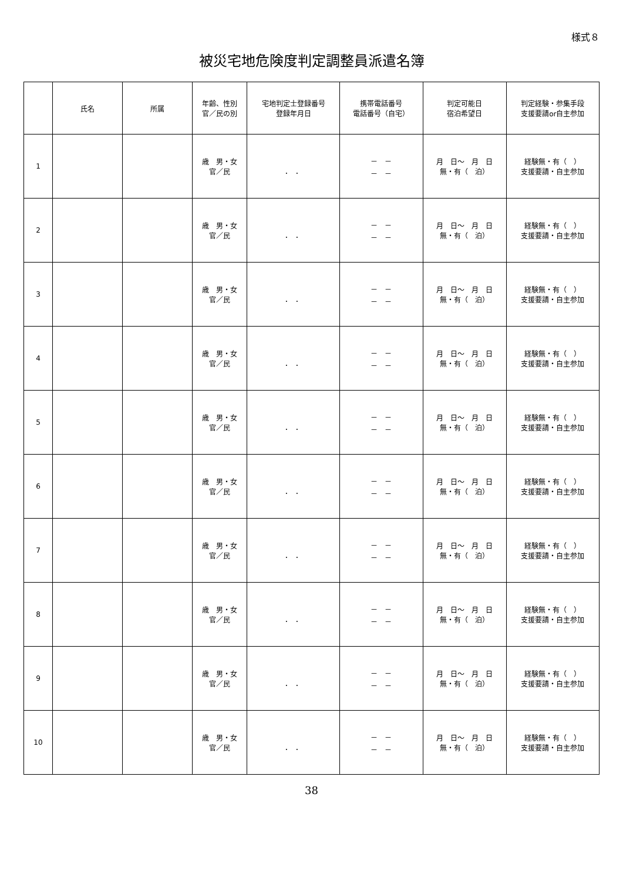様式８
被災宅地危険度判定調整員派遣名簿
| | 氏名 | 所属 | 年齢、性別 官／民の別 | 宅地判定士登録番号 登録年月日 | 携帯電話番号 電話番号（自宅） | 判定可能日 宿泊希望日 | 判定経験・参集手段 支援要請or自主参加 |
| --- | --- | --- | --- | --- | --- | --- | --- |
| 1 | | | 歳 男・女 官／民 | ． ． | － － － － | 月 日～ 月 日 無・有（ 泊） | 経験無・有（ ） 支援要請・自主参加 |
| 2 | | | 歳 男・女 官／民 | ． ． | － － － － | 月 日～ 月 日 無・有（ 泊） | 経験無・有（ ） 支援要請・自主参加 |
| 3 | | | 歳 男・女 官／民 | ． ． | － － － － | 月 日～ 月 日 無・有（ 泊） | 経験無・有（ ） 支援要請・自主参加 |
| 4 | | | 歳 男・女 官／民 | ． ． | － － － － | 月 日～ 月 日 無・有（ 泊） | 経験無・有（ ） 支援要請・自主参加 |
| 5 | | | 歳 男・女 官／民 | ． ． | － － － － | 月 日～ 月 日 無・有（ 泊） | 経験無・有（ ） 支援要請・自主参加 |
| 6 | | | 歳 男・女 官／民 | ． ． | － － － － | 月 日～ 月 日 無・有（ 泊） | 経験無・有（ ） 支援要請・自主参加 |
| 7 | | | 歳 男・女 官／民 | ． ． | － － － － | 月 日～ 月 日 無・有（ 泊） | 経験無・有（ ） 支援要請・自主参加 |
| 8 | | | 歳 男・女 官／民 | ． ． | － － － － | 月 日～ 月 日 無・有（ 泊） | 経験無・有（ ） 支援要請・自主参加 |
| 9 | | | 歳 男・女 官／民 | ． ． | － － － － | 月 日～ 月 日 無・有（ 泊） | 経験無・有（ ） 支援要請・自主参加 |
| 10 | | | 歳 男・女 官／民 | ． ． | － － － － | 月 日～ 月 日 無・有（ 泊） | 経験無・有（ ） 支援要請・自主参加 |
38